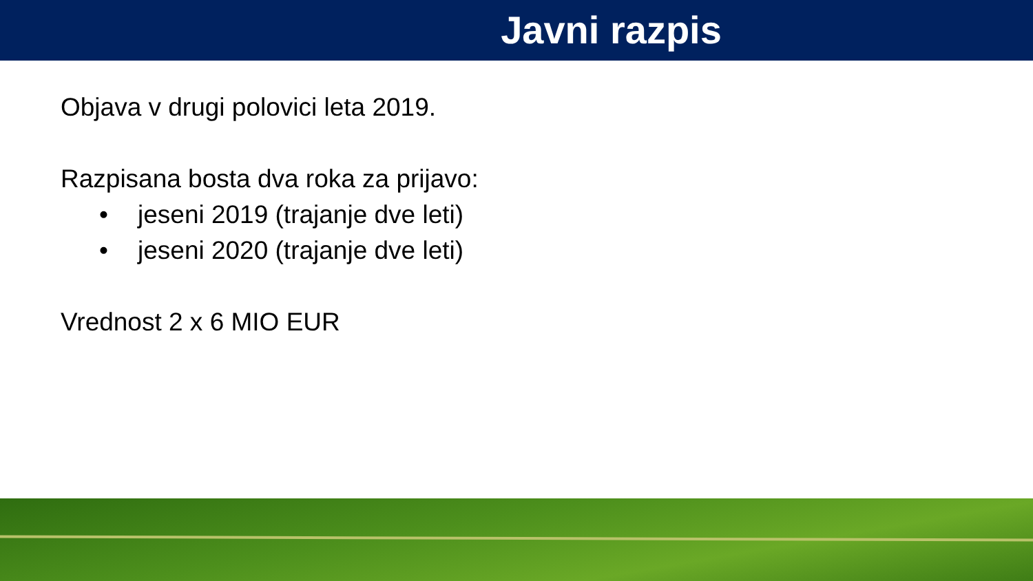Javni razpis
Objava v drugi polovici leta 2019.
Razpisana bosta dva roka za prijavo:
• jeseni 2019 (trajanje dve leti)
• jeseni 2020 (trajanje dve leti)
Vrednost 2 x 6 MIO EUR